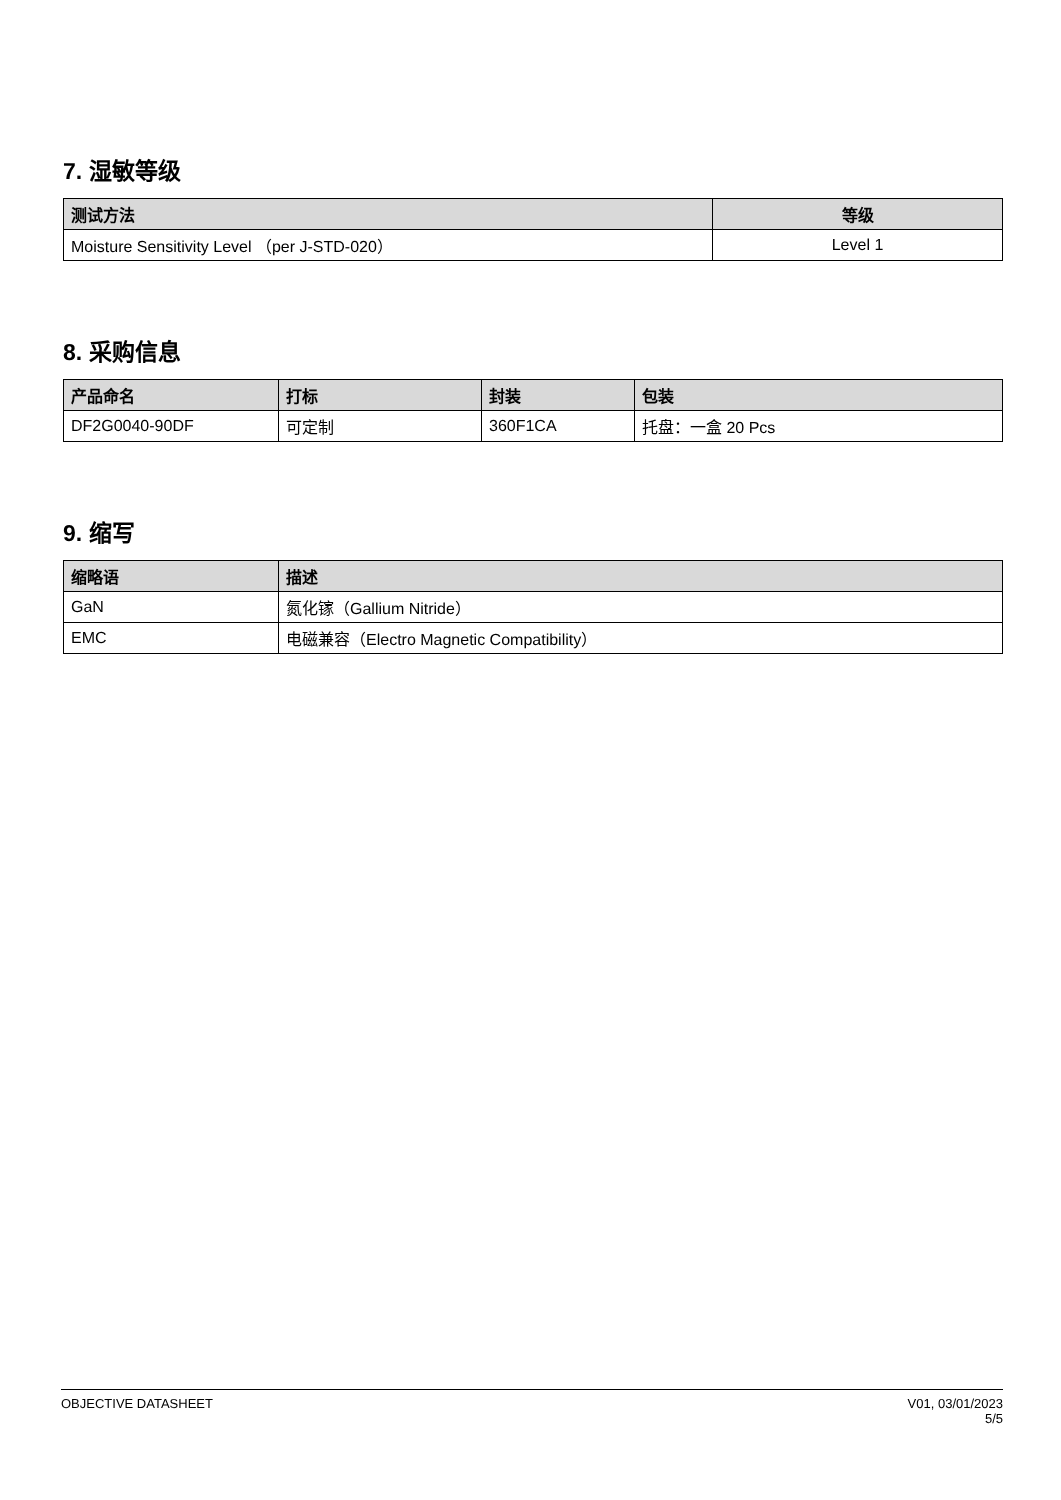7. 湿敏等级
| 测试方法 | 等级 |
| --- | --- |
| Moisture Sensitivity Level （per J-STD-020） | Level 1 |
8. 采购信息
| 产品命名 | 打标 | 封装 | 包装 |
| --- | --- | --- | --- |
| DF2G0040-90DF | 可定制 | 360F1CA | 托盘：一盒 20 Pcs |
9. 缩写
| 缩略语 | 描述 |
| --- | --- |
| GaN | 氮化镓（Gallium Nitride） |
| EMC | 电磁兼容（Electro Magnetic Compatibility） |
OBJECTIVE DATASHEET V01, 03/01/2023
5/5